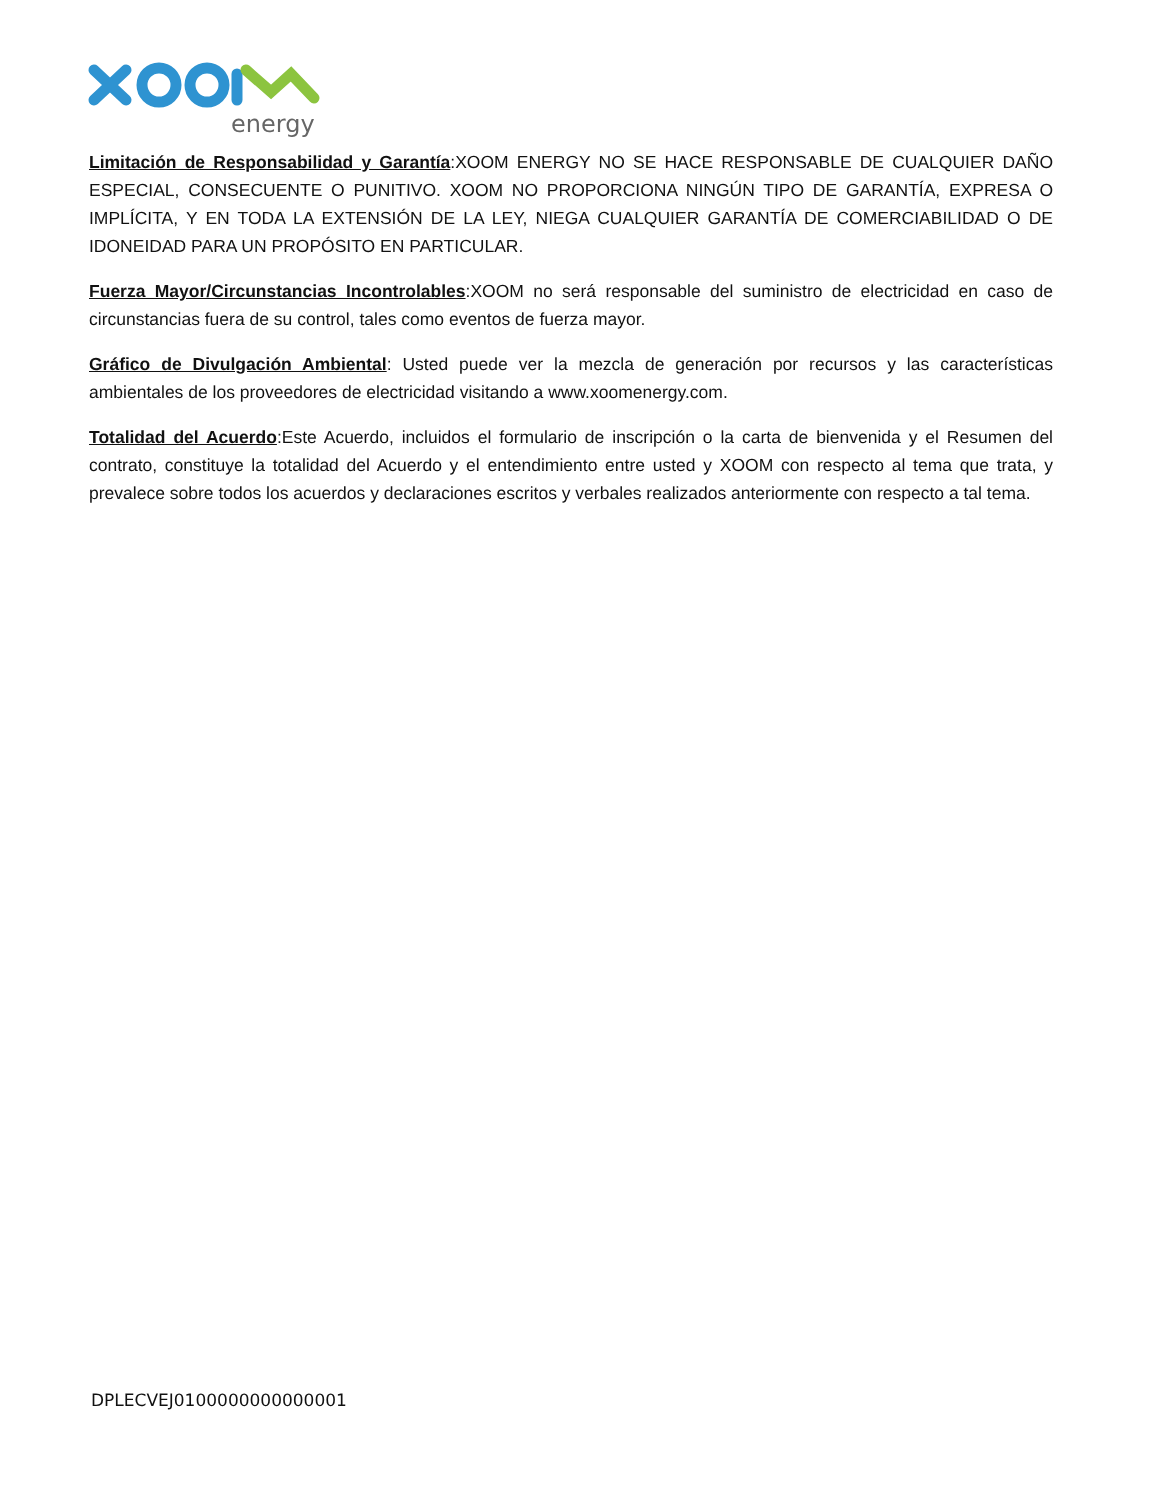energy
Limitación de Responsabilidad y Garantía:XOOM ENERGY NO SE HACE RESPONSABLE DE CUALQUIER DAÑO ESPECIAL, CONSECUENTE O PUNITIVO. XOOM NO PROPORCIONA NINGÚN TIPO DE GARANTÍA, EXPRESA O IMPLÍCITA, Y EN TODA LA EXTENSIÓN DE LA LEY, NIEGA CUALQUIER GARANTÍA DE COMERCIABILIDAD O DE IDONEIDAD PARA UN PROPÓSITO EN PARTICULAR.
Fuerza Mayor/Circunstancias Incontrolables:XOOM no será responsable del suministro de electricidad en caso de circunstancias fuera de su control, tales como eventos de fuerza mayor.
Gráfico de Divulgación Ambiental: Usted puede ver la mezcla de generación por recursos y las características ambientales de los proveedores de electricidad visitando a www.xoomenergy.com.
Totalidad del Acuerdo:Este Acuerdo, incluidos el formulario de inscripción o la carta de bienvenida y el Resumen del contrato, constituye la totalidad del Acuerdo y el entendimiento entre usted y XOOM con respecto al tema que trata, y prevalece sobre todos los acuerdos y declaraciones escritos y verbales realizados anteriormente con respecto a tal tema.
DPLECVEJ0100000000000001